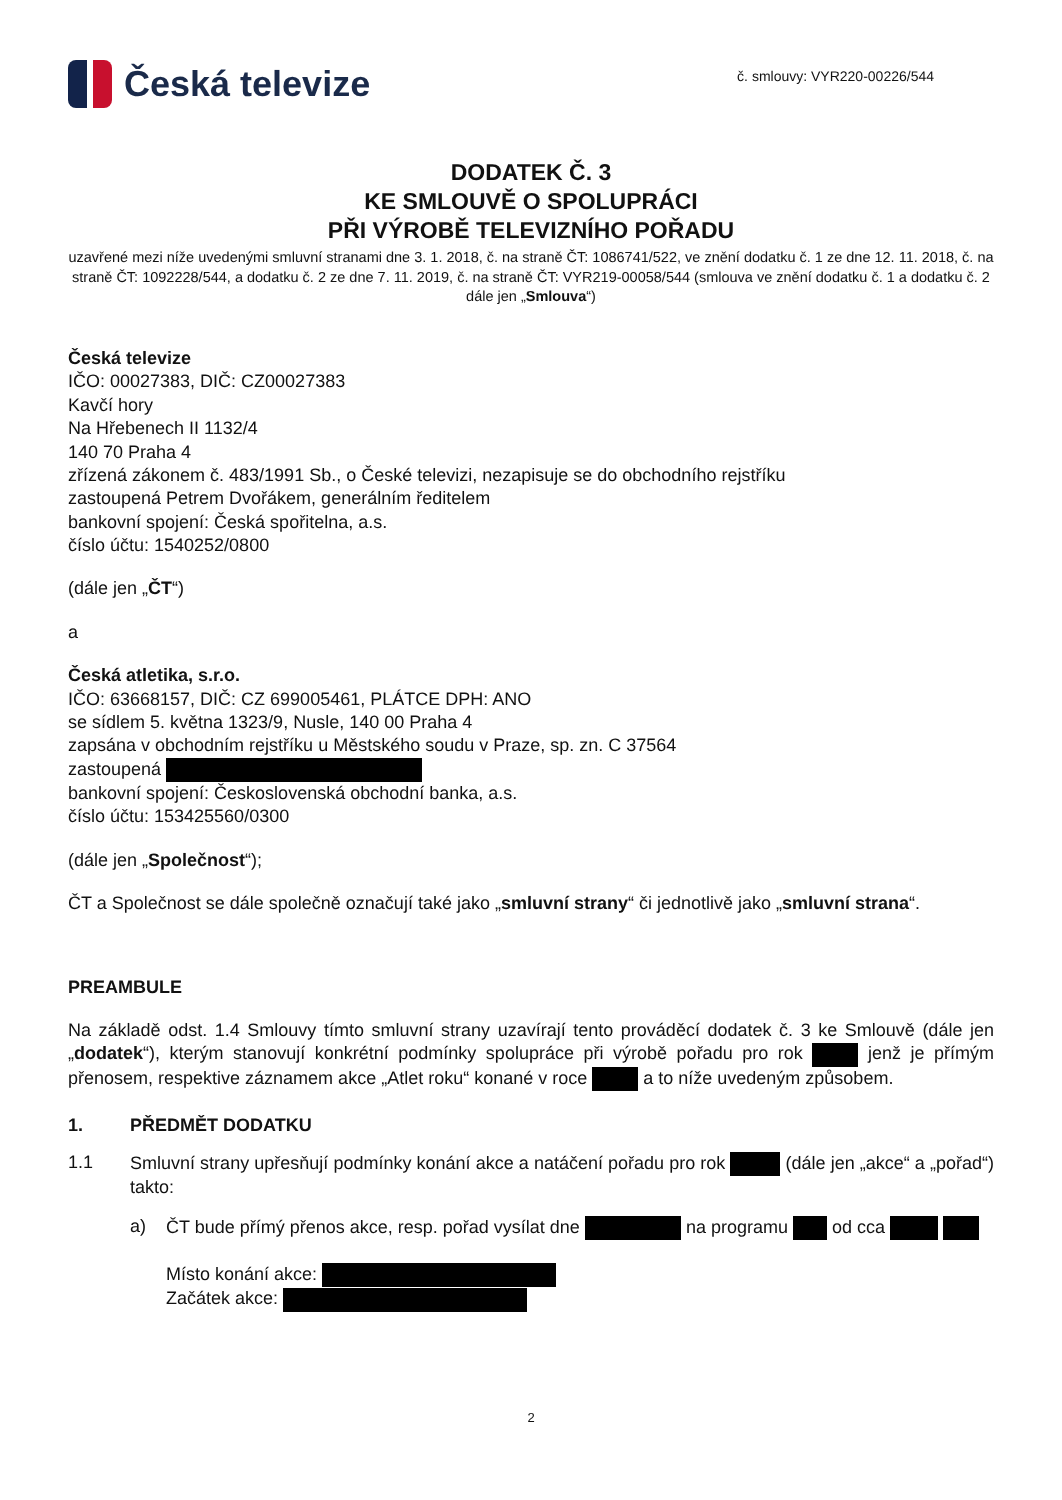Česká televize
č. smlouvy: VYR220-00226/544
DODATEK Č. 3
KE SMLOUVĚ O SPOLUPRÁCI
PŘI VÝROBĚ TELEVIZNÍHO POŘADU
uzavřené mezi níže uvedenými smluvní stranami dne 3. 1. 2018, č. na straně ČT: 1086741/522, ve znění dodatku č. 1 ze dne 12. 11. 2018, č. na straně ČT: 1092228/544, a dodatku č. 2 ze dne 7. 11. 2019, č. na straně ČT: VYR219-00058/544 (smlouva ve znění dodatku č. 1 a dodatku č. 2 dále jen „Smlouva“)
Česká televize
IČO: 00027383, DIČ: CZ00027383
Kavčí hory
Na Hřebenech II 1132/4
140 70 Praha 4
zřízená zákonem č. 483/1991 Sb., o České televizi, nezapisuje se do obchodního rejstříku
zastoupená Petrem Dvořákem, generálním ředitelem
bankovní spojení: Česká spořitelna, a.s.
číslo účtu: 1540252/0800
(dále jen „ČT“)
a
Česká atletika, s.r.o.
IČO: 63668157, DIČ: CZ 699005461, PLÁTCE DPH: ANO
se sídlem 5. května 1323/9, Nusle, 140 00 Praha 4
zapsána v obchodním rejstříku u Městského soudu v Praze, sp. zn. C 37564
zastoupená
bankovní spojení: Československá obchodní banka, a.s.
číslo účtu: 153425560/0300
(dále jen „Společnost“);
ČT a Společnost se dále společně označují také jako „smluvní strany“ či jednotlivě jako „smluvní strana“.
PREAMBULE
Na základě odst. 1.4 Smlouvy tímto smluvní strany uzavírají tento prováděcí dodatek č. 3 ke Smlouvě (dále jen „dodatek“), kterým stanovují konkrétní podmínky spolupráce při výrobě pořadu pro rok jenž je přímým přenosem, respektive záznamem akce „Atlet roku“ konané v roce a to níže uvedeným způsobem.
1. PŘEDMĚT DODATKU
1.1
Smluvní strany upřesňují podmínky konání akce a natáčení pořadu pro rok (dále jen „akce“ a „pořad“) takto:
a)
ČT bude přímý přenos akce, resp. pořad vysílat dne na programu od cca
Místo konání akce:
Začátek akce:
2